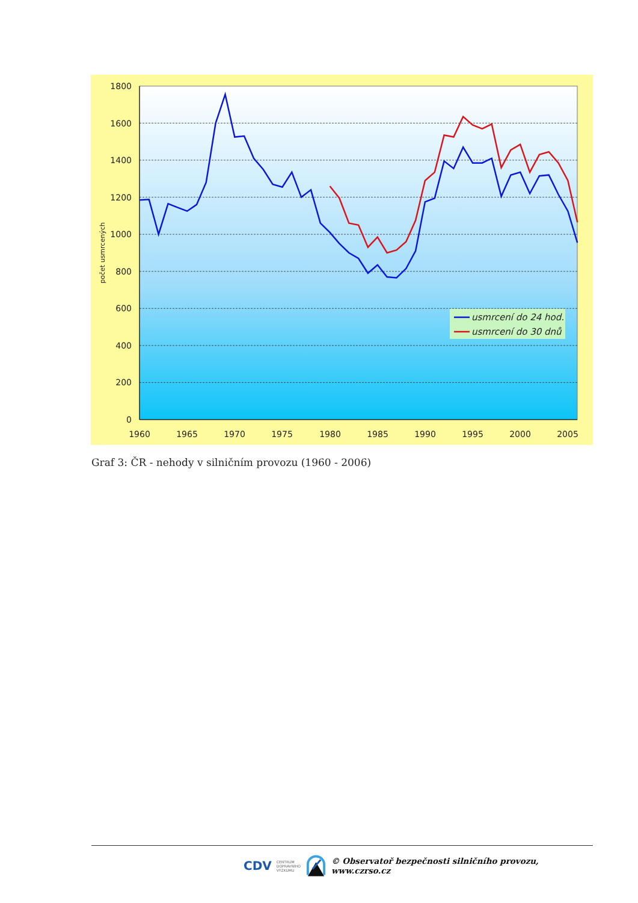0
200
400
600
800
1000
1200
1400
1600
1800
1960
1965
1970
1975
1980
1985
1990
1995
2000
2005
počet usmrcených
usmrcení do 24 hod.
usmrcení do 30 dnů
Graf 3: ČR - nehody v silničním provozu (1960 - 2006)
CDV CENTRUM
DOPRAVNÍHO
VÝZKUMU © Observatoř bezpečnosti silničního provozu, www.czrso.cz